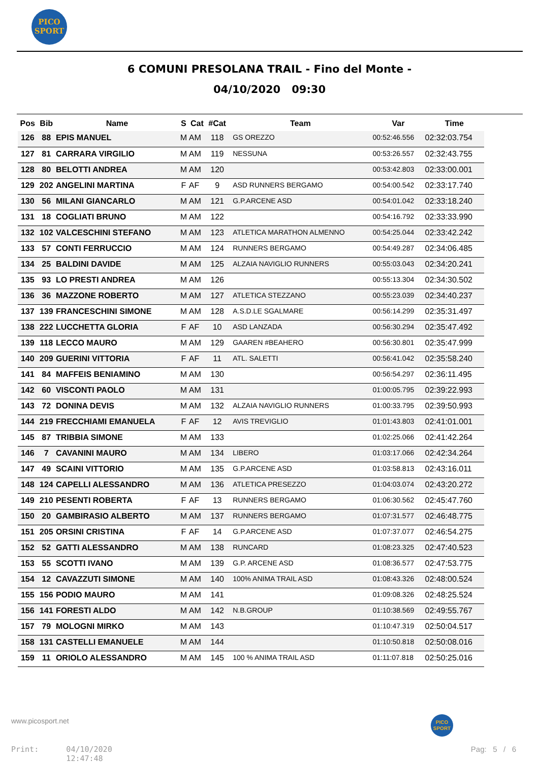PICO
SPORT
6 COMUNI PRESOLANA TRAIL - Fino del Monte -
04/10/2020 09:30
| Pos | Bib | Name | S | Cat | #Cat | Team | Var | Time |
| --- | --- | --- | --- | --- | --- | --- | --- | --- |
| 126 | 88 | EPIS MANUEL | M | AM | 118 | GS OREZZO | 00:52:46.556 | 02:32:03.754 |
| 127 | 81 | CARRARA VIRGILIO | M | AM | 119 | NESSUNA | 00:53:26.557 | 02:32:43.755 |
| 128 | 80 | BELOTTI ANDREA | M | AM | 120 | | 00:53:42.803 | 02:33:00.001 |
| 129 | 202 | ANGELINI MARTINA | F | AF | 9 | ASD RUNNERS BERGAMO | 00:54:00.542 | 02:33:17.740 |
| 130 | 56 | MILANI GIANCARLO | M | AM | 121 | G.P.ARCENE ASD | 00:54:01.042 | 02:33:18.240 |
| 131 | 18 | COGLIATI BRUNO | M | AM | 122 | | 00:54:16.792 | 02:33:33.990 |
| 132 | 102 | VALCESCHINI STEFANO | M | AM | 123 | ATLETICA MARATHON ALMENNO | 00:54:25.044 | 02:33:42.242 |
| 133 | 57 | CONTI FERRUCCIO | M | AM | 124 | RUNNERS BERGAMO | 00:54:49.287 | 02:34:06.485 |
| 134 | 25 | BALDINI DAVIDE | M | AM | 125 | ALZAIA NAVIGLIO RUNNERS | 00:55:03.043 | 02:34:20.241 |
| 135 | 93 | LO PRESTI ANDREA | M | AM | 126 | | 00:55:13.304 | 02:34:30.502 |
| 136 | 36 | MAZZONE ROBERTO | M | AM | 127 | ATLETICA STEZZANO | 00:55:23.039 | 02:34:40.237 |
| 137 | 139 | FRANCESCHINI SIMONE | M | AM | 128 | A.S.D.LE SGALMARE | 00:56:14.299 | 02:35:31.497 |
| 138 | 222 | LUCCHETTA GLORIA | F | AF | 10 | ASD LANZADA | 00:56:30.294 | 02:35:47.492 |
| 139 | 118 | LECCO MAURO | M | AM | 129 | GAAREN #BEAHERO | 00:56:30.801 | 02:35:47.999 |
| 140 | 209 | GUERINI VITTORIA | F | AF | 11 | ATL. SALETTI | 00:56:41.042 | 02:35:58.240 |
| 141 | 84 | MAFFEIS BENIAMINO | M | AM | 130 | | 00:56:54.297 | 02:36:11.495 |
| 142 | 60 | VISCONTI PAOLO | M | AM | 131 | | 01:00:05.795 | 02:39:22.993 |
| 143 | 72 | DONINA DEVIS | M | AM | 132 | ALZAIA NAVIGLIO RUNNERS | 01:00:33.795 | 02:39:50.993 |
| 144 | 219 | FRECCHIAMI EMANUELA | F | AF | 12 | AVIS TREVIGLIO | 01:01:43.803 | 02:41:01.001 |
| 145 | 87 | TRIBBIA SIMONE | M | AM | 133 | | 01:02:25.066 | 02:41:42.264 |
| 146 | 7 | CAVANINI MAURO | M | AM | 134 | LIBERO | 01:03:17.066 | 02:42:34.264 |
| 147 | 49 | SCAINI VITTORIO | M | AM | 135 | G.P.ARCENE ASD | 01:03:58.813 | 02:43:16.011 |
| 148 | 124 | CAPELLI ALESSANDRO | M | AM | 136 | ATLETICA PRESEZZO | 01:04:03.074 | 02:43:20.272 |
| 149 | 210 | PESENTI ROBERTA | F | AF | 13 | RUNNERS BERGAMO | 01:06:30.562 | 02:45:47.760 |
| 150 | 20 | GAMBIRASIO ALBERTO | M | AM | 137 | RUNNERS BERGAMO | 01:07:31.577 | 02:46:48.775 |
| 151 | 205 | ORSINI CRISTINA | F | AF | 14 | G.P.ARCENE ASD | 01:07:37.077 | 02:46:54.275 |
| 152 | 52 | GATTI ALESSANDRO | M | AM | 138 | RUNCARD | 01:08:23.325 | 02:47:40.523 |
| 153 | 55 | SCOTTI IVANO | M | AM | 139 | G.P. ARCENE ASD | 01:08:36.577 | 02:47:53.775 |
| 154 | 12 | CAVAZZUTI SIMONE | M | AM | 140 | 100% ANIMA TRAIL ASD | 01:08:43.326 | 02:48:00.524 |
| 155 | 156 | PODIO MAURO | M | AM | 141 | | 01:09:08.326 | 02:48:25.524 |
| 156 | 141 | FORESTI ALDO | M | AM | 142 | N.B.GROUP | 01:10:38.569 | 02:49:55.767 |
| 157 | 79 | MOLOGNI MIRKO | M | AM | 143 | | 01:10:47.319 | 02:50:04.517 |
| 158 | 131 | CASTELLI EMANUELE | M | AM | 144 | | 01:10:50.818 | 02:50:08.016 |
| 159 | 11 | ORIOLO ALESSANDRO | M | AM | 145 | 100 % ANIMA TRAIL ASD | 01:11:07.818 | 02:50:25.016 |
www.picosport.net
PICO
SPORT
Print: 04/10/2020
12:47:48
Pag: 5 / 6